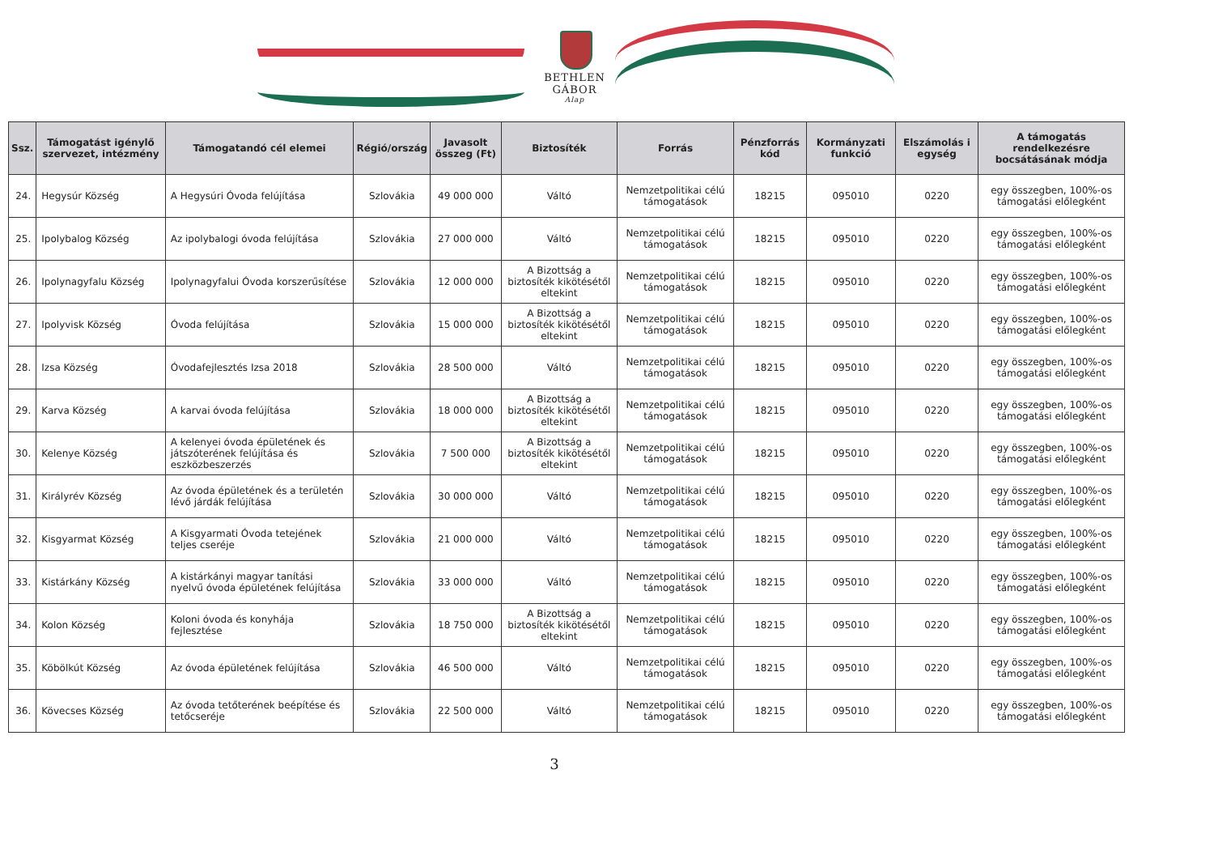BETHLEN GÁBOR
Alap
| Ssz. | Támogatást igénylő szervezet, intézmény | Támogatandó cél elemei | Régió/ország | Javasolt összeg (Ft) | Biztosíték | Forrás | Pénzforrás kód | Kormányzati funkció | Elszámolás i egység | A támogatás rendelkezésre bocsátásának módja |
| --- | --- | --- | --- | --- | --- | --- | --- | --- | --- | --- |
| 24. | Hegysúr Község | A Hegysúri Óvoda felújítása | Szlovákia | 49 000 000 | Váltó | Nemzetpolitikai célú támogatások | 18215 | 095010 | 0220 | egy összegben, 100%-os támogatási előlegként |
| 25. | Ipolybalog Község | Az ipolybalogi óvoda felújítása | Szlovákia | 27 000 000 | Váltó | Nemzetpolitikai célú támogatások | 18215 | 095010 | 0220 | egy összegben, 100%-os támogatási előlegként |
| 26. | Ipolynagyfalu Község | Ipolynagyfalui Óvoda korszerűsítése | Szlovákia | 12 000 000 | A Bizottság a biztosíték kikötésétől eltekint | Nemzetpolitikai célú támogatások | 18215 | 095010 | 0220 | egy összegben, 100%-os támogatási előlegként |
| 27. | Ipolyvisk Község | Óvoda felújítása | Szlovákia | 15 000 000 | A Bizottság a biztosíték kikötésétől eltekint | Nemzetpolitikai célú támogatások | 18215 | 095010 | 0220 | egy összegben, 100%-os támogatási előlegként |
| 28. | Izsa Község | Óvodafejlesztés Izsa 2018 | Szlovákia | 28 500 000 | Váltó | Nemzetpolitikai célú támogatások | 18215 | 095010 | 0220 | egy összegben, 100%-os támogatási előlegként |
| 29. | Karva Község | A karvai óvoda felújítása | Szlovákia | 18 000 000 | A Bizottság a biztosíték kikötésétől eltekint | Nemzetpolitikai célú támogatások | 18215 | 095010 | 0220 | egy összegben, 100%-os támogatási előlegként |
| 30. | Kelenye Község | A kelenyei óvoda épületének és játszóterének felújítása és eszközbeszerzés | Szlovákia | 7 500 000 | A Bizottság a biztosíték kikötésétől eltekint | Nemzetpolitikai célú támogatások | 18215 | 095010 | 0220 | egy összegben, 100%-os támogatási előlegként |
| 31. | Királyrév Község | Az óvoda épületének és a területén lévő járdák felújítása | Szlovákia | 30 000 000 | Váltó | Nemzetpolitikai célú támogatások | 18215 | 095010 | 0220 | egy összegben, 100%-os támogatási előlegként |
| 32. | Kisgyarmat Község | A Kisgyarmati Óvoda tetejének teljes cseréje | Szlovákia | 21 000 000 | Váltó | Nemzetpolitikai célú támogatások | 18215 | 095010 | 0220 | egy összegben, 100%-os támogatási előlegként |
| 33. | Kistárkány Község | A kistárkányi magyar tanítási nyelvű óvoda épületének felújítása | Szlovákia | 33 000 000 | Váltó | Nemzetpolitikai célú támogatások | 18215 | 095010 | 0220 | egy összegben, 100%-os támogatási előlegként |
| 34. | Kolon Község | Koloni óvoda és konyhája fejlesztése | Szlovákia | 18 750 000 | A Bizottság a biztosíték kikötésétől eltekint | Nemzetpolitikai célú támogatások | 18215 | 095010 | 0220 | egy összegben, 100%-os támogatási előlegként |
| 35. | Köbölkút Község | Az óvoda épületének felújítása | Szlovákia | 46 500 000 | Váltó | Nemzetpolitikai célú támogatások | 18215 | 095010 | 0220 | egy összegben, 100%-os támogatási előlegként |
| 36. | Kövecses Község | Az óvoda tetőterének beépítése és tetőcseréje | Szlovákia | 22 500 000 | Váltó | Nemzetpolitikai célú támogatások | 18215 | 095010 | 0220 | egy összegben, 100%-os támogatási előlegként |
3